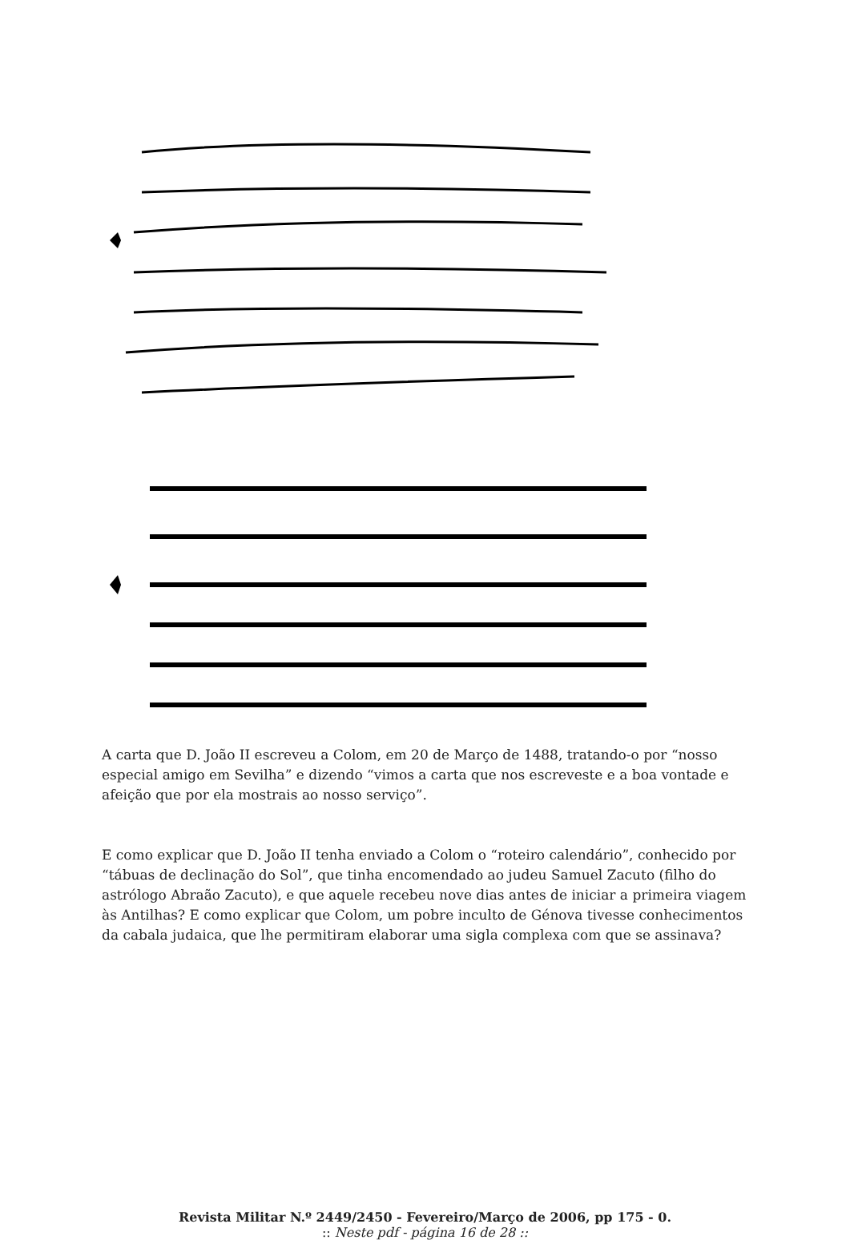A carta que D. João II escreveu a Colom, em 20 de Março de 1488, tratando-o por “nosso especial amigo em Sevilha” e dizendo “vimos a carta que nos escreveste e a boa vontade e afeição que por ela mostrais ao nosso serviço”.
E como explicar que D. João II tenha enviado a Colom o “roteiro calendário”, conhecido por “tábuas de declinação do Sol”, que tinha encomendado ao judeu Samuel Zacuto (filho do astrólogo Abraão Zacuto), e que aquele recebeu nove dias antes de iniciar a primeira viagem às Antilhas? E como explicar que Colom, um pobre inculto de Génova tivesse conhecimentos da cabala judaica, que lhe permitiram elaborar uma sigla complexa com que se assinava?
Revista Militar N.º 2449/2450 - Fevereiro/Março de 2006, pp 175 - 0.
:: Neste pdf - página 16 de 28 ::